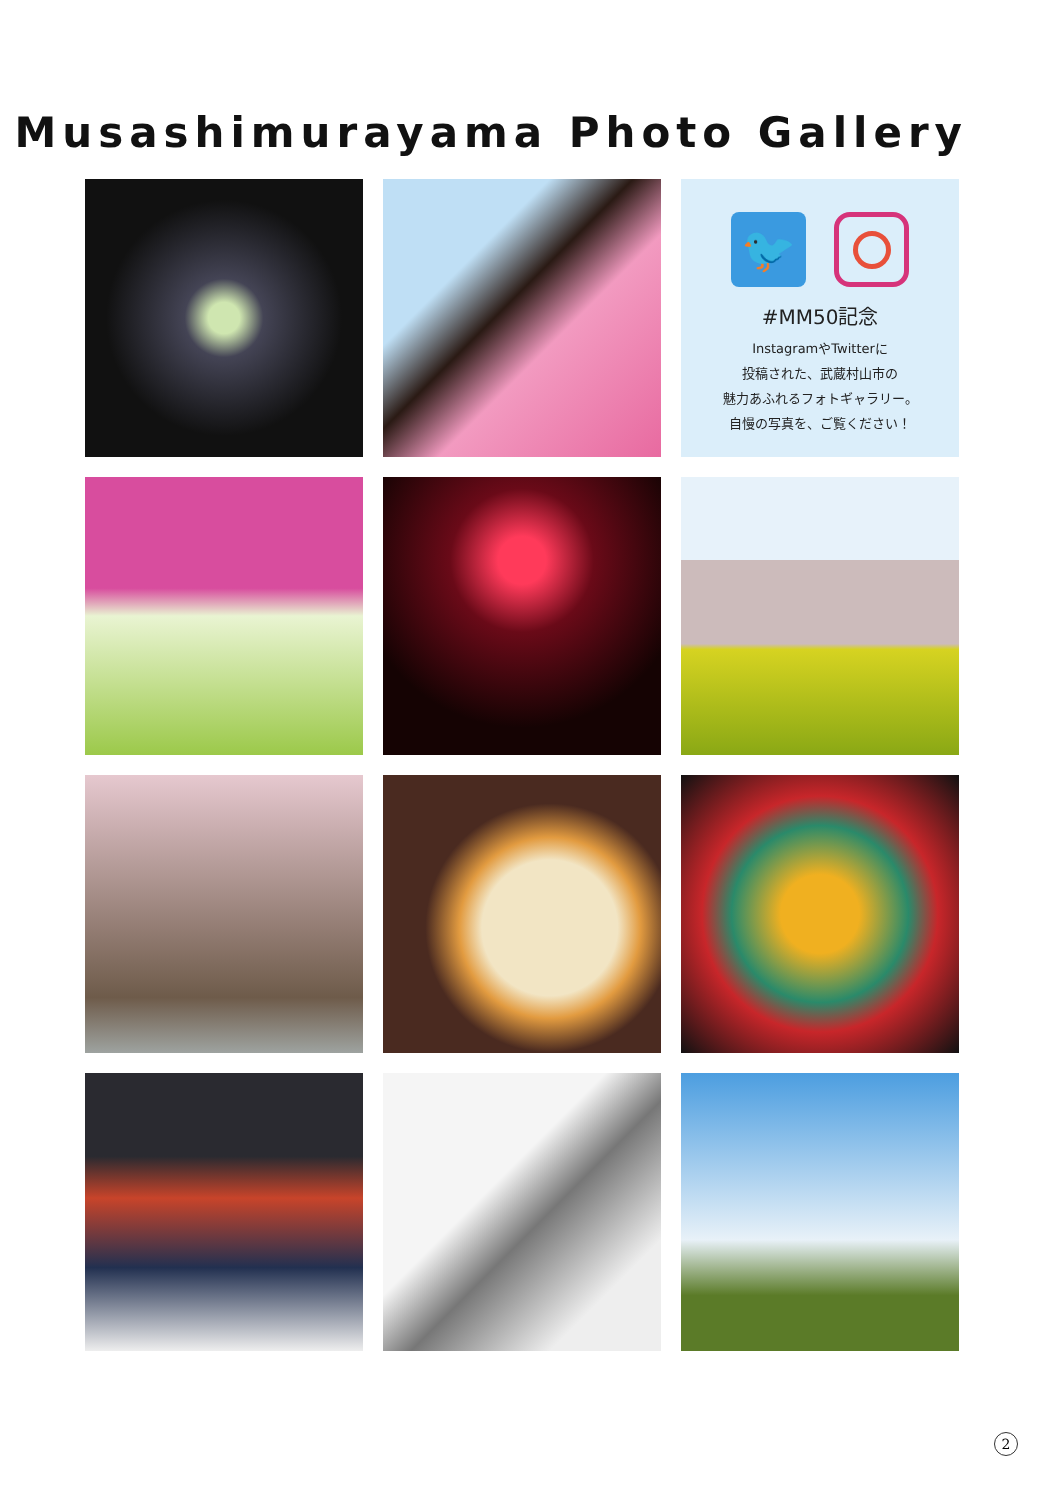Musashimurayama Photo Gallery
🐦
#MM50記念
InstagramやTwitterに
投稿された、武蔵村山市の
魅力あふれるフォトギャラリー。
自慢の写真を、ご覧ください！
2